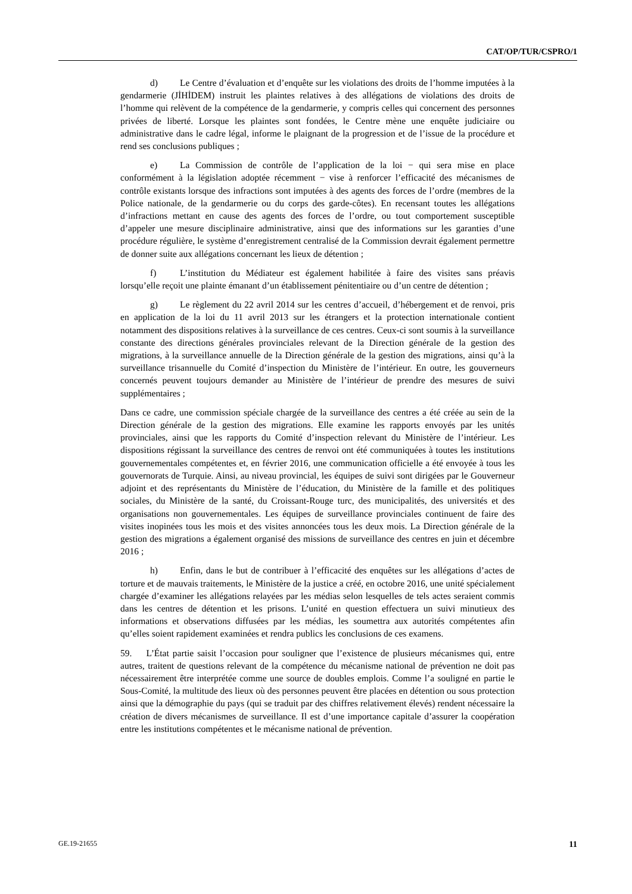CAT/OP/TUR/CSPRO/1
d) Le Centre d’évaluation et d’enquête sur les violations des droits de l’homme imputées à la gendarmerie (JİHİDEM) instruit les plaintes relatives à des allégations de violations des droits de l’homme qui relèvent de la compétence de la gendarmerie, y compris celles qui concernent des personnes privées de liberté. Lorsque les plaintes sont fondées, le Centre mène une enquête judiciaire ou administrative dans le cadre légal, informe le plaignant de la progression et de l’issue de la procédure et rend ses conclusions publiques ;
e) La Commission de contrôle de l’application de la loi − qui sera mise en place conformément à la législation adoptée récemment − vise à renforcer l’efficacité des mécanismes de contrôle existants lorsque des infractions sont imputées à des agents des forces de l’ordre (membres de la Police nationale, de la gendarmerie ou du corps des garde-côtes). En recensant toutes les allégations d’infractions mettant en cause des agents des forces de l’ordre, ou tout comportement susceptible d’appeler une mesure disciplinaire administrative, ainsi que des informations sur les garanties d’une procédure régulière, le système d’enregistrement centralisé de la Commission devrait également permettre de donner suite aux allégations concernant les lieux de détention ;
f) L’institution du Médiateur est également habilitée à faire des visites sans préavis lorsqu’elle reçoit une plainte émanant d’un établissement pénitentiaire ou d’un centre de détention ;
g) Le règlement du 22 avril 2014 sur les centres d’accueil, d’hébergement et de renvoi, pris en application de la loi du 11 avril 2013 sur les étrangers et la protection internationale contient notamment des dispositions relatives à la surveillance de ces centres. Ceux-ci sont soumis à la surveillance constante des directions générales provinciales relevant de la Direction générale de la gestion des migrations, à la surveillance annuelle de la Direction générale de la gestion des migrations, ainsi qu’à la surveillance trisannuelle du Comité d’inspection du Ministère de l’intérieur. En outre, les gouverneurs concernés peuvent toujours demander au Ministère de l’intérieur de prendre des mesures de suivi supplémentaires ;
Dans ce cadre, une commission spéciale chargée de la surveillance des centres a été créée au sein de la Direction générale de la gestion des migrations. Elle examine les rapports envoyés par les unités provinciales, ainsi que les rapports du Comité d’inspection relevant du Ministère de l’intérieur. Les dispositions régissant la surveillance des centres de renvoi ont été communiquées à toutes les institutions gouvernementales compétentes et, en février 2016, une communication officielle a été envoyée à tous les gouvernorats de Turquie. Ainsi, au niveau provincial, les équipes de suivi sont dirigées par le Gouverneur adjoint et des représentants du Ministère de l’éducation, du Ministère de la famille et des politiques sociales, du Ministère de la santé, du Croissant-Rouge turc, des municipalités, des universités et des organisations non gouvernementales. Les équipes de surveillance provinciales continuent de faire des visites inopinées tous les mois et des visites annoncées tous les deux mois. La Direction générale de la gestion des migrations a également organisé des missions de surveillance des centres en juin et décembre 2016 ;
h) Enfin, dans le but de contribuer à l’efficacité des enquêtes sur les allégations d’actes de torture et de mauvais traitements, le Ministère de la justice a créé, en octobre 2016, une unité spécialement chargée d’examiner les allégations relayées par les médias selon lesquelles de tels actes seraient commis dans les centres de détention et les prisons. L’unité en question effectuera un suivi minutieux des informations et observations diffusées par les médias, les soumettra aux autorités compétentes afin qu’elles soient rapidement examinées et rendra publics les conclusions de ces examens.
59. L’État partie saisit l’occasion pour souligner que l’existence de plusieurs mécanismes qui, entre autres, traitent de questions relevant de la compétence du mécanisme national de prévention ne doit pas nécessairement être interprétée comme une source de doubles emplois. Comme l’a souligné en partie le Sous-Comité, la multitude des lieux où des personnes peuvent être placées en détention ou sous protection ainsi que la démographie du pays (qui se traduit par des chiffres relativement élevés) rendent nécessaire la création de divers mécanismes de surveillance. Il est d’une importance capitale d’assurer la coopération entre les institutions compétentes et le mécanisme national de prévention.
GE.19-21655 11